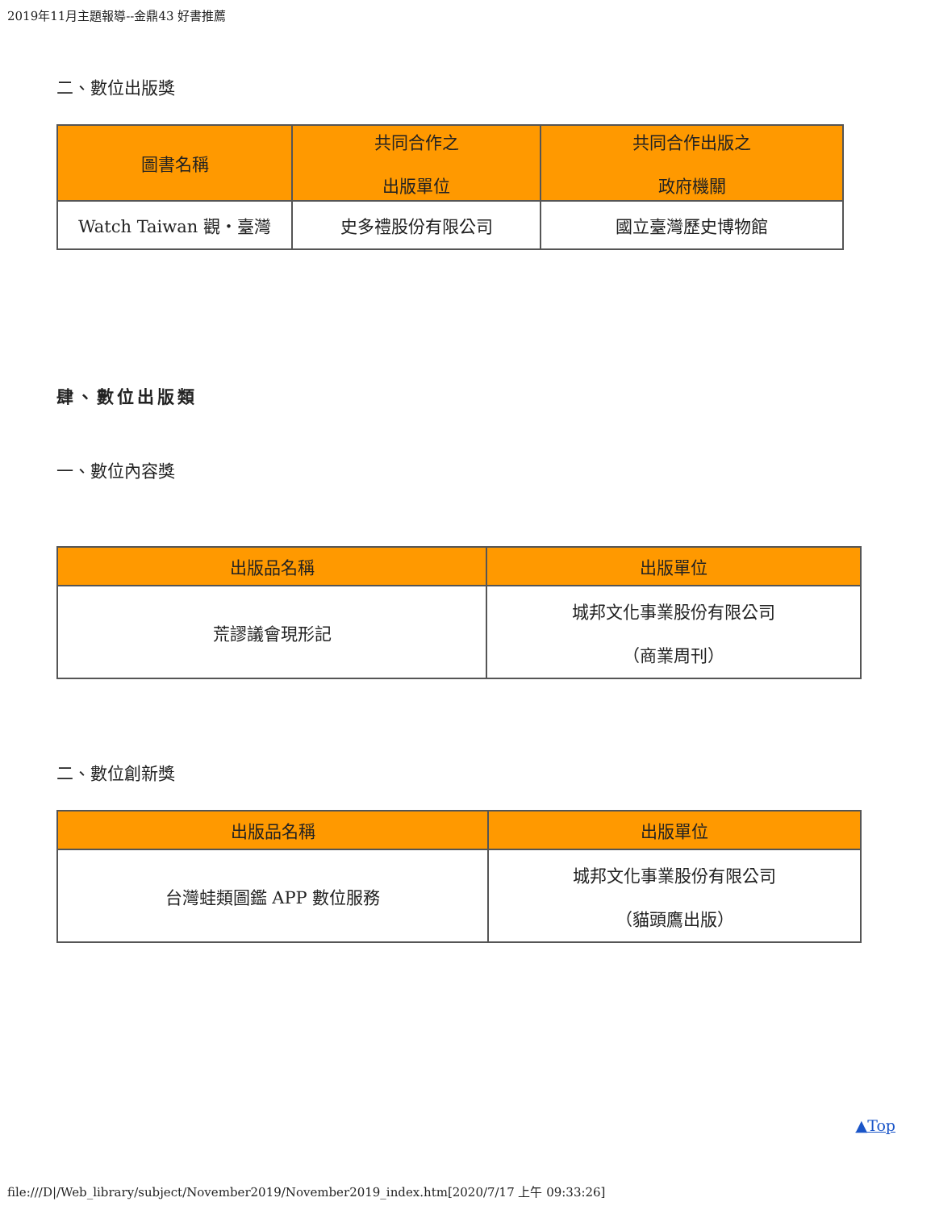2019年11月主題報導--金鼎43 好書推薦
二、數位出版獎
| 圖書名稱 | 共同合作之 出版單位 | 共同合作出版之 政府機關 |
| --- | --- | --- |
| Watch Taiwan 觀・臺灣 | 史多禮股份有限公司 | 國立臺灣歷史博物館 |
肆、數位出版類
一、數位內容獎
| 出版品名稱 | 出版單位 |
| --- | --- |
| 荒謬議會現形記 | 城邦文化事業股份有限公司 （商業周刊） |
二、數位創新獎
| 出版品名稱 | 出版單位 |
| --- | --- |
| 台灣蛙類圖鑑 APP 數位服務 | 城邦文化事業股份有限公司 （貓頭鷹出版） |
▲Top
file:///D|/Web_library/subject/November2019/November2019_index.htm[2020/7/17 上午 09:33:26]